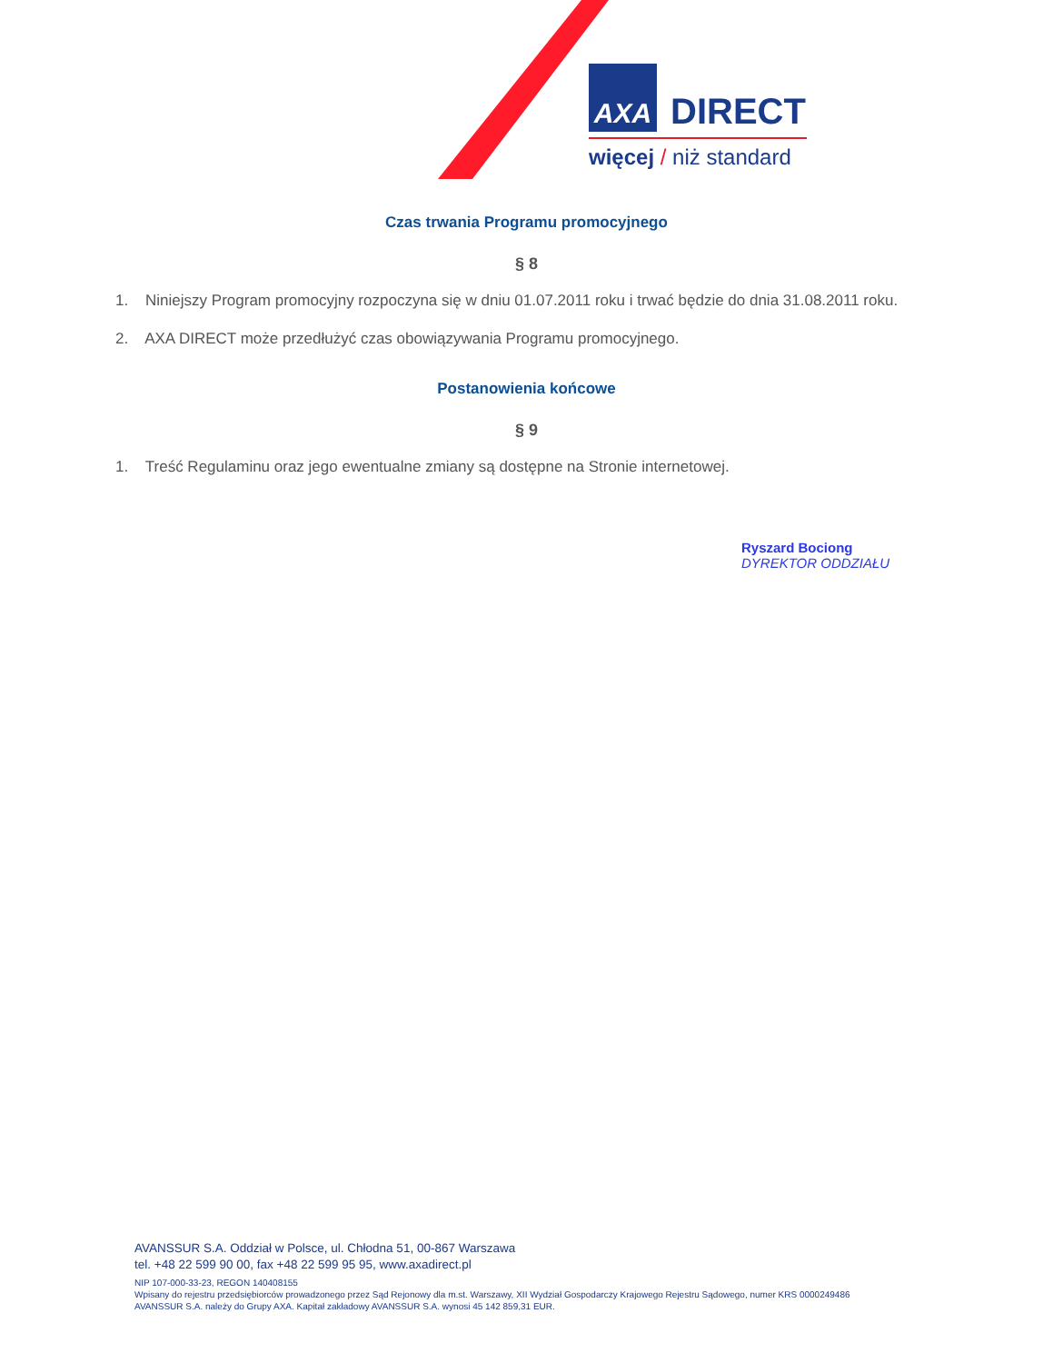AXA DIRECT
więcej / niż standard
Czas trwania Programu promocyjnego
§ 8
1. Niniejszy Program promocyjny rozpoczyna się w dniu 01.07.2011 roku i trwać będzie do dnia 31.08.2011 roku.
2. AXA DIRECT może przedłużyć czas obowiązywania Programu promocyjnego.
Postanowienia końcowe
§ 9
1. Treść Regulaminu oraz jego ewentualne zmiany są dostępne na Stronie internetowej.
Ryszard Bociong
DYREKTOR ODDZIAŁU
AVANSSUR S.A. Oddział w Polsce, ul. Chłodna 51, 00-867 Warszawa
tel. +48 22 599 90 00, fax +48 22 599 95 95, www.axadirect.pl
NIP 107-000-33-23, REGON 140408155
Wpisany do rejestru przedsiębiorców prowadzonego przez Sąd Rejonowy dla m.st. Warszawy, XII Wydział Gospodarczy Krajowego Rejestru Sądowego, numer KRS 0000249486
AVANSSUR S.A. należy do Grupy AXA. Kapitał zakładowy AVANSSUR S.A. wynosi 45 142 859,31 EUR.